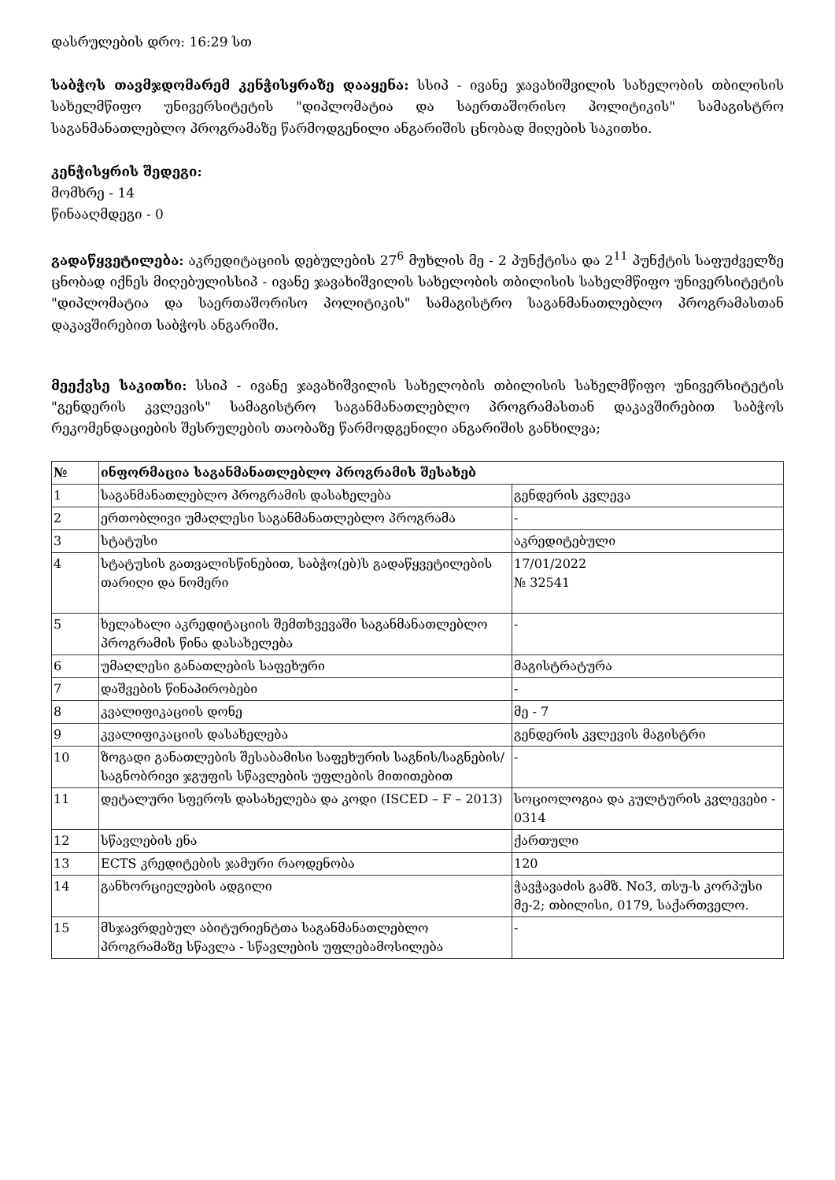დასრულების დრო: 16:29 სთ
საბჭოს თავმჯდომარემ კენჭისყრაზე დააყენა: სსიპ - ივანე ჯავახიშვილის სახელობის თბილისის სახელმწიფო უნივერსიტეტის "დიპლომატია და საერთაშორისო პოლიტიკის" სამაგისტრო საგანმანათლებლო პროგრამაზე წარმოდგენილი ანგარიშის ცნობად მიღების საკითხი.
კენჭისყრის შედეგი:
მომხრე - 14
წინააღმდეგი - 0
გადაწყვეტილება: აკრედიტაციის დებულების 27<sup>6</sup> მუხლის მე - 2 პუნქტისა და 2<sup>11</sup> პუნქტის საფუძველზე ცნობად იქნეს მიღებულისსიპ - ივანე ჯავახიშვილის სახელობის თბილისის სახელმწიფო უნივერსიტეტის "დიპლომატია და საერთაშორისო პოლიტიკის" სამაგისტრო საგანმანათლებლო პროგრამასთან დაკავშირებით საბჭოს ანგარიში.
მეექვსე საკითხი: სსიპ - ივანე ჯავახიშვილის სახელობის თბილისის სახელმწიფო უნივერსიტეტის "გენდერის კვლევის" სამაგისტრო საგანმანათლებლო პროგრამასთან დაკავშირებით საბჭოს რეკომენდაციების შესრულების თაობაზე წარმოდგენილი ანგარიშის განხილვა;
| № | ინფორმაცია საგანმანათლებლო პროგრამის შესახებ | |
| --- | --- | --- |
| 1 | საგანმანათლებლო პროგრამის დასახელება | გენდერის კვლევა |
| 2 | ერთობლივი უმაღლესი საგანმანათლებლო პროგრამა | - |
| 3 | სტატუსი | აკრედიტებული |
| 4 | სტატუსის გათვალისწინებით, საბჭო(ებ)ს გადაწყვეტილების თარიღი და ნომერი | 17/01/2022 № 32541 |
| 5 | ხელახალი აკრედიტაციის შემთხვევაში საგანმანათლებლო პროგრამის წინა დასახელება | - |
| 6 | უმაღლესი განათლების საფეხური | მაგისტრატურა |
| 7 | დაშვების წინაპირობები | - |
| 8 | კვალიფიკაციის დონე | მე - 7 |
| 9 | კვალიფიკაციის დასახელება | გენდერის კვლევის მაგისტრი |
| 10 | ზოგადი განათლების შესაბამისი საფეხურის საგნის/საგნების/საგნობრივი ჯგუფის სწავლების უფლების მითითებით | - |
| 11 | დეტალური სფეროს დასახელება და კოდი (ISCED – F – 2013) | სოციოლოგია და კულტურის კვლევები - 0314 |
| 12 | სწავლების ენა | ქართული |
| 13 | ECTS კრედიტების ჯამური რაოდენობა | 120 |
| 14 | განხორციელების ადგილი | ჭავჭავაძის გამზ. No3, თსუ-ს კორპუსი მე-2; თბილისი, 0179, საქართველო. |
| 15 | მსჯავრდებულ აბიტურიენტთა საგანმანათლებლო პროგრამაზე სწავლა - სწავლების უფლებამოსილება | - |